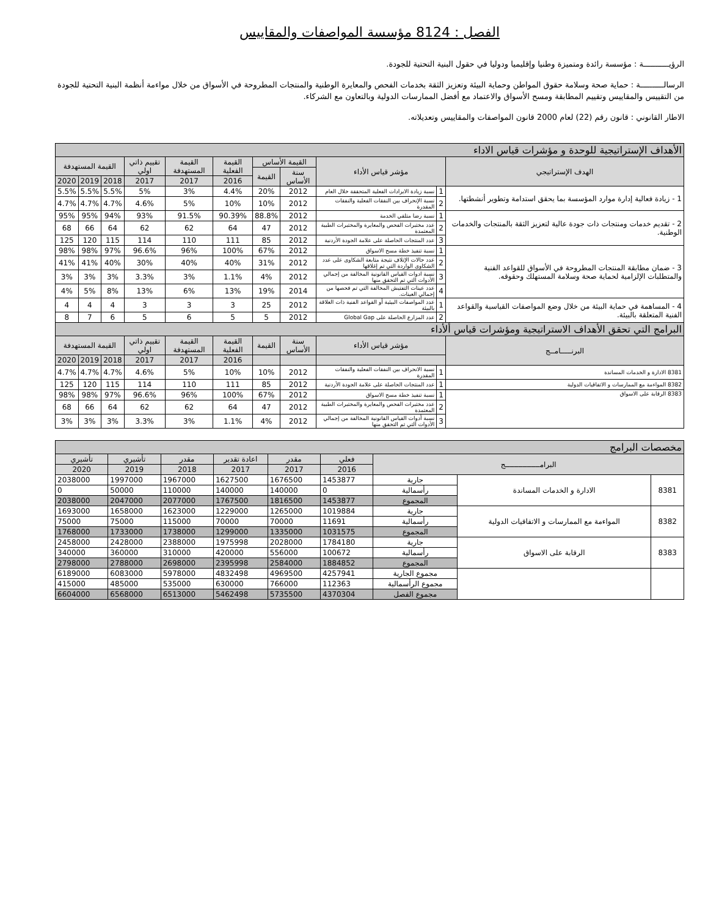الفصل : 8124 مؤسسة المواصفات والمقاييس
الرؤيـــــــــــة : مؤسسة رائدة ومتميزة وطنيا وإقليميا ودوليا في حقول البنية التحتية للجودة.
الرسالــــــــــة : حماية صحة وسلامة حقوق المواطن وحماية البيئة وتعزيز الثقة بخدمات الفحص والمعايرة الوطنية والمنتجات المطروحة في الأسواق من خلال مواءمة أنظمة البنية التحتية للجودة من التقييس والمقاييس وتقييم المطابقة ومسح الأسواق والاعتماد مع أفضل الممارسات الدولية وبالتعاون مع الشركاء.
الاطار القانوني : قانون رقم (22) لعام 2000 قانون المواصفات والمقاييس وتعديلاته.
| الأهداف الإستراتيجية للوحدة و مؤشرات قياس الاداء | | | | | | | | | | |
| الهدف الإستراتيجي | مؤشر قياس الأداء | | القيمة الأساس | | القيمة الفعلية | القيمة المستهدفة | تقييم ذاتي اولي | القيمة المستهدفة | | |
| | | | سنة الأساس | القيمة | | | | | | |
| | | | | | 2016 | 2017 | 2017 | 2018 | 2019 | 2020 |
| 1 - زيادة فعالية إدارة موارد المؤسسة بما يحقق استدامة وتطوير أنشطتها. | 1 | نسبة زيادة الايرادات الفعلية المتحققة خلال العام | 2012 | 20% | 4.4% | 3% | 5% | 5.5% | 5.5% | 5.5% |
| | 2 | نسبة الإنحراف بين النفقات الفعلية والنفقات المقدرة | 2012 | 10% | 10% | 5% | 4.6% | 4.7% | 4.7% | 4.7% |
| 2 - تقديم خدمات ومنتجات ذات جودة عالية لتعزيز الثقة بالمنتجات والخدمات الوطنية. | 1 | نسبة رضا متلقي الخدمة | 2012 | 88.8% | 90.39% | 91.5% | 93% | 94% | 95% | 95% |
| | 2 | عدد مختبرات الفحص والمعايرة والمختبرات الطبية المعتمدة | 2012 | 47 | 64 | 62 | 62 | 64 | 66 | 68 |
| | 3 | عدد المنتجات الحاصلة على علامة الجودة الأردنية | 2012 | 85 | 111 | 110 | 114 | 115 | 120 | 125 |
| 3 - ضمان مطابقة المنتجات المطروحة في الأسواق للقواعد الفنية والمتطلبات الإلزامية لحماية صحة وسلامة المستهلك وحقوقه. | 1 | نسبة تنفيذ خطة مسح الاسواق | 2012 | 67% | 100% | 96% | 96.6% | 97% | 98% | 98% |
| | 2 | عدد حالات الإتلاف نتيجة متابعة الشكاوى على عدد الشكاوى الواردة التي تم إغلاقها | 2012 | 31% | 40% | 40% | 30% | 40% | 41% | 41% |
| | 3 | نسبة ادوات القياس القانونية المخالفة من إجمالي الأدوات التي تم التحقق منها | 2012 | 4% | 1.1% | 3% | 3.3% | 3% | 3% | 3% |
| | 4 | عدد عينات التفتيش المخالفة التي تم فحصها من إجمالي العينات. | 2014 | 19% | 13% | 6% | 13% | 8% | 5% | 4% |
| 4 - المساهمة في حماية البيئة من خلال وضع المواصفات القياسية والقواعد الفنية المتعلقة بالبيئة. | 1 | عدد المواصفات البيئية أو القواعد الفنية ذات العلاقة بالبيئة | 2012 | 25 | 3 | 3 | 3 | 4 | 4 | 4 |
| | 2 | عدد المزارع الحاصلة على Global Gap | 2012 | 5 | 5 | 6 | 5 | 6 | 7 | 8 |
| البرامج التي تحقق الأهداف الاستراتيجية ومؤشرات قياس ألأداء | | | | | | | | | | |
| البرنـــــامــج | مؤشر قياس الأداء | | سنة الأساس | القيمة | القيمة الفعلية | القيمة المستهدفة | تقييم ذاتي اولي | القيمة المستهدفة | | |
| | | | | | 2016 | 2017 | 2017 | 2018 | 2019 | 2020 |
| 8381 الادارة و الخدمات المساندة | 1 | نسبة الانحراف بين النفقات الفعلية والنفقات المقدرة | 2012 | 10% | 10% | 5% | 4.6% | 4.7% | 4.7% | 4.7% |
| 8382 المواءمة مع الممارسات و الاتفاقيات الدولية | 1 | عدد المنتجات الحاصلة على علامة الجودة الأردنية | 2012 | 85 | 111 | 110 | 114 | 115 | 120 | 125 |
| 8383 الرقابة على الاسواق | 1 | نسبة تنفيذ خطة مسح الاسواق | 2012 | 67% | 100% | 96% | 96.6% | 97% | 98% | 98% |
| | 2 | عدد مختبرات الفحص والمعايرة والمختبرات الطبية المعتمدة | 2012 | 47 | 64 | 62 | 62 | 64 | 66 | 68 |
| | 3 | نسبة أدوات القياس القانونية المخالفة من إجمالي الأدوات التي تم التحقق منها | 2012 | 4% | 1.1% | 3% | 3.3% | 3% | 3% | 3% |
| مخصصات البرامج | | | | | | | | |
| البرامــــــــــــــــج | | | فعلي | مقدر | اعادة تقدير | مقدر | تأشيري | تأشيري |
| | | | 2016 | 2017 | 2017 | 2018 | 2019 | 2020 |
| 8381 | الادارة و الخدمات المساندة | جارية | 1453877 | 1676500 | 1627500 | 1967000 | 1997000 | 2038000 |
| | | رأسمالية | 0 | 140000 | 140000 | 110000 | 50000 | 0 |
| | | المجموع | 1453877 | 1816500 | 1767500 | 2077000 | 2047000 | 2038000 |
| 8382 | المواءمة مع الممارسات و الاتفاقيات الدولية | جارية | 1019884 | 1265000 | 1229000 | 1623000 | 1658000 | 1693000 |
| | | رأسمالية | 11691 | 70000 | 70000 | 115000 | 75000 | 75000 |
| | | المجموع | 1031575 | 1335000 | 1299000 | 1738000 | 1733000 | 1768000 |
| 8383 | الرقابة على الاسواق | جارية | 1784180 | 2028000 | 1975998 | 2388000 | 2428000 | 2458000 |
| | | رأسمالية | 100672 | 556000 | 420000 | 310000 | 360000 | 340000 |
| | | المجموع | 1884852 | 2584000 | 2395998 | 2698000 | 2788000 | 2798000 |
| | | مجموع الجارية | 4257941 | 4969500 | 4832498 | 5978000 | 6083000 | 6189000 |
| | | مجموع الرأسمالية | 112363 | 766000 | 630000 | 535000 | 485000 | 415000 |
| | | مجموع الفصل | 4370304 | 5735500 | 5462498 | 6513000 | 6568000 | 6604000 |